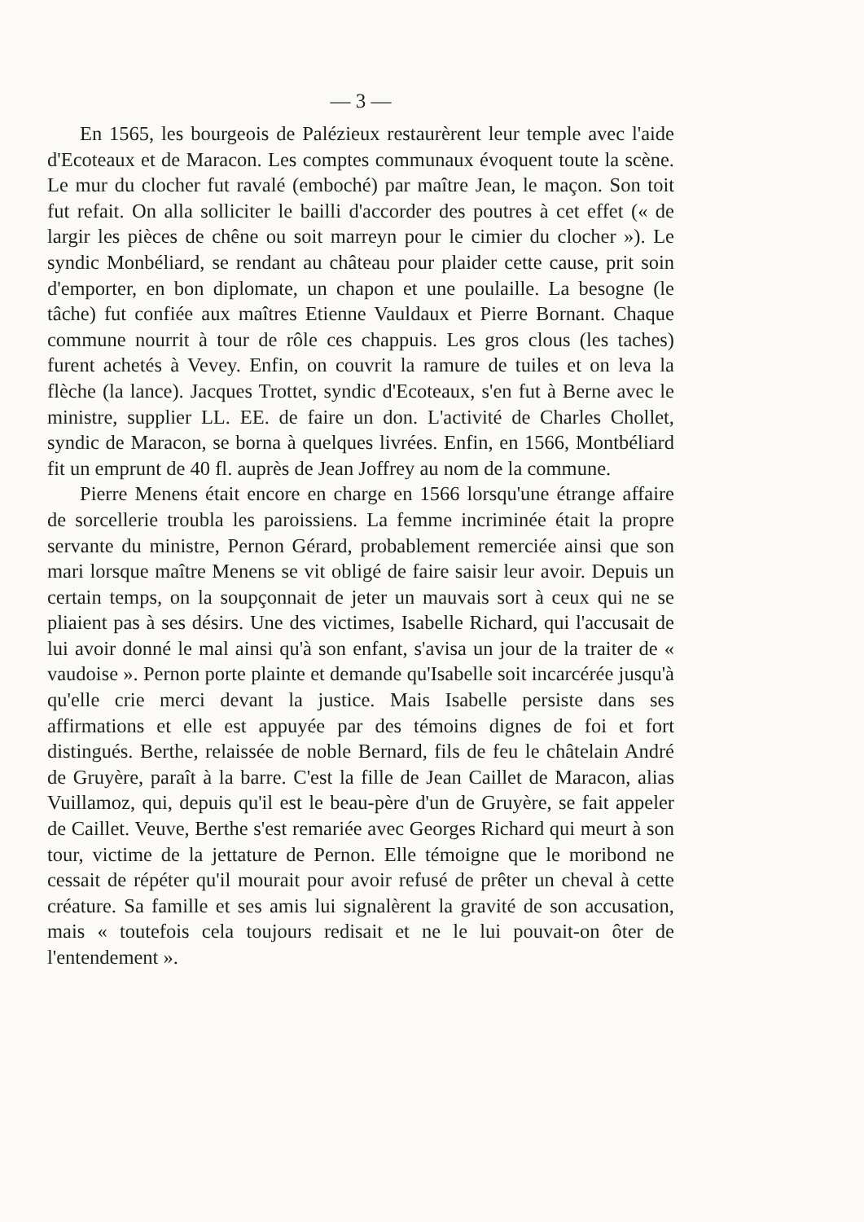— 3 —
En 1565, les bourgeois de Palézieux restaurèrent leur temple avec l'aide d'Ecoteaux et de Maracon. Les comptes communaux évoquent toute la scène. Le mur du clocher fut ravalé (emboché) par maître Jean, le maçon. Son toit fut refait. On alla solliciter le bailli d'accorder des poutres à cet effet (« de largir les pièces de chêne ou soit marreyn pour le cimier du clocher »). Le syndic Monbéliard, se rendant au château pour plaider cette cause, prit soin d'emporter, en bon diplomate, un chapon et une poulaille. La besogne (le tâche) fut confiée aux maîtres Etienne Vauldaux et Pierre Bornant. Chaque commune nourrit à tour de rôle ces chappuis. Les gros clous (les taches) furent achetés à Vevey. Enfin, on couvrit la ramure de tuiles et on leva la flèche (la lance). Jacques Trottet, syndic d'Ecoteaux, s'en fut à Berne avec le ministre, supplier LL. EE. de faire un don. L'activité de Charles Chollet, syndic de Maracon, se borna à quelques livrées. Enfin, en 1566, Montbéliard fit un emprunt de 40 fl. auprès de Jean Joffrey au nom de la commune.
Pierre Menens était encore en charge en 1566 lorsqu'une étrange affaire de sorcellerie troubla les paroissiens. La femme incriminée était la propre servante du ministre, Pernon Gérard, probablement remerciée ainsi que son mari lorsque maître Menens se vit obligé de faire saisir leur avoir. Depuis un certain temps, on la soupçonnait de jeter un mauvais sort à ceux qui ne se pliaient pas à ses désirs. Une des victimes, Isabelle Richard, qui l'accusait de lui avoir donné le mal ainsi qu'à son enfant, s'avisa un jour de la traiter de « vaudoise ». Pernon porte plainte et demande qu'Isabelle soit incarcérée jusqu'à qu'elle crie merci devant la justice. Mais Isabelle persiste dans ses affirmations et elle est appuyée par des témoins dignes de foi et fort distingués. Berthe, relaissée de noble Bernard, fils de feu le châtelain André de Gruyère, paraît à la barre. C'est la fille de Jean Caillet de Maracon, alias Vuillamoz, qui, depuis qu'il est le beau-père d'un de Gruyère, se fait appeler de Caillet. Veuve, Berthe s'est remariée avec Georges Richard qui meurt à son tour, victime de la jettature de Pernon. Elle témoigne que le moribond ne cessait de répéter qu'il mourait pour avoir refusé de prêter un cheval à cette créature. Sa famille et ses amis lui signalèrent la gravité de son accusation, mais « toutefois cela toujours redisait et ne le lui pouvait-on ôter de l'entendement ».